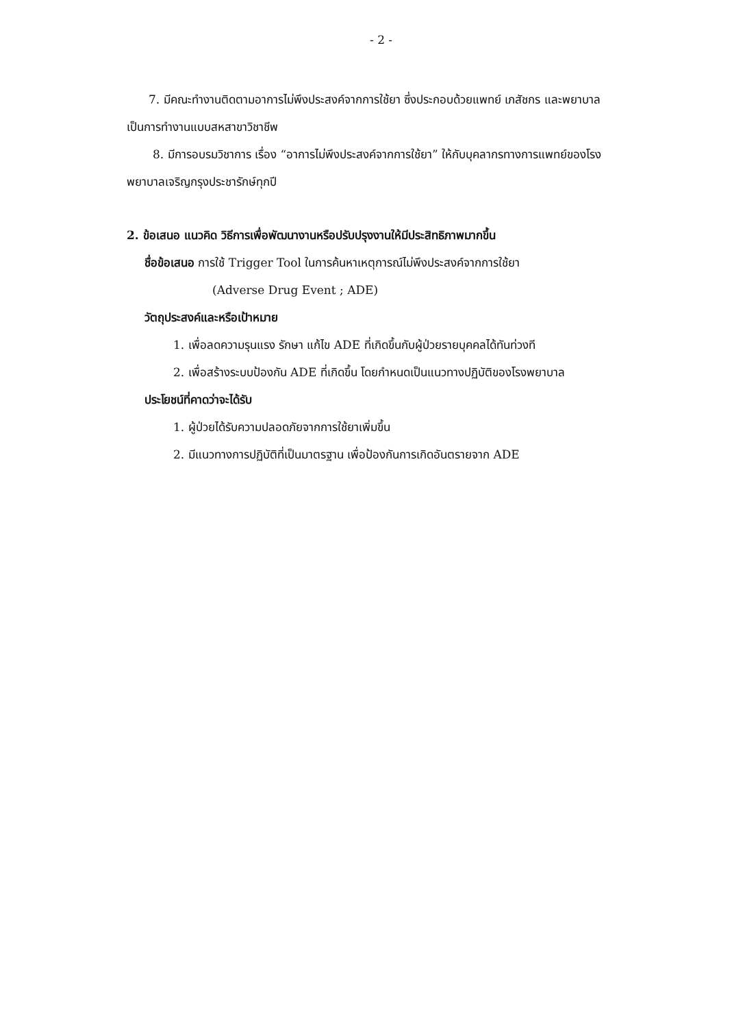- 2 -
7. มีคณะทำงานติดตามอาการไม่พึงประสงค์จากการใช้ยา ซึ่งประกอบด้วยแพทย์ เภสัชกร และพยาบาลเป็นการทำงานแบบสหสาขาวิชาชีพ
8. มีการอบรมวิชาการ เรื่อง “อาการไม่พึงประสงค์จากการใช้ยา” ให้กับบุคลากรทางการแพทย์ของโรงพยาบาลเจริญกรุงประชารักษ์ทุกปี
2. ข้อเสนอ แนวคิด วิธีการเพื่อพัฒนางานหรือปรับปรุงงานให้มีประสิทธิภาพมากขึ้น
ชื่อข้อเสนอ การใช้ Trigger Tool ในการค้นหาเหตุการณ์ไม่พึงประสงค์จากการใช้ยา
(Adverse Drug Event ; ADE)
วัตถุประสงค์และหรือเป้าหมาย
1. เพื่อลดความรุนแรง รักษา แก้ไข ADE ที่เกิดขึ้นกับผู้ป่วยรายบุคคลได้ทันท่วงที
2. เพื่อสร้างระบบป้องกัน ADE ที่เกิดขึ้น โดยกำหนดเป็นแนวทางปฏิบัติของโรงพยาบาล
ประโยชน์ที่คาดว่าจะได้รับ
1. ผู้ป่วยได้รับความปลอดภัยจากการใช้ยาเพิ่มขึ้น
2. มีแนวทางการปฏิบัติที่เป็นมาตรฐาน เพื่อป้องกันการเกิดอันตรายจาก ADE